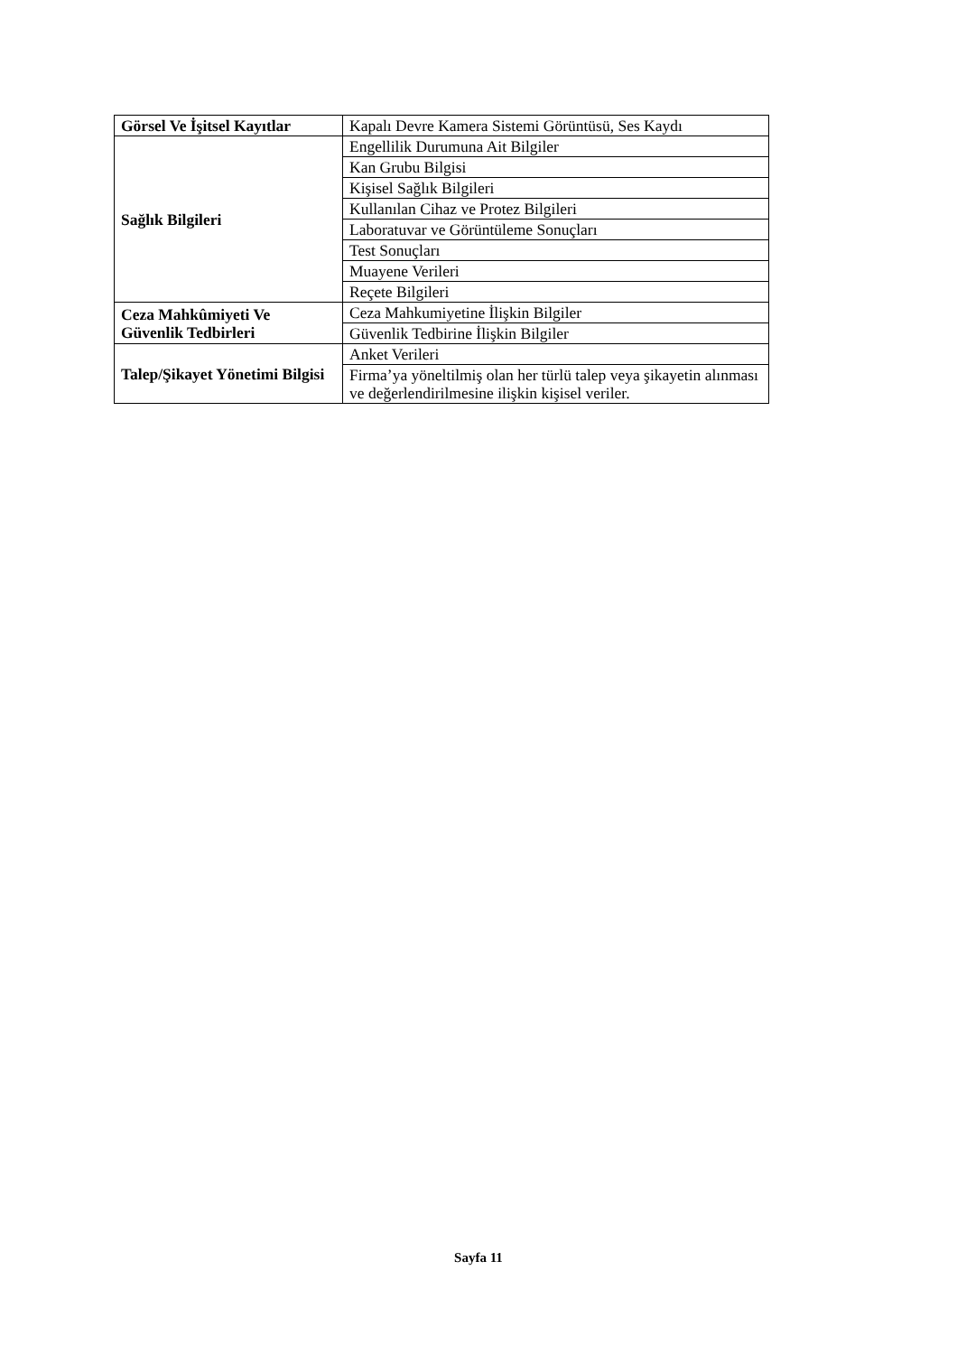| Görsel Ve İşitsel Kayıtlar | Kapalı Devre Kamera Sistemi Görüntüsü, Ses Kaydı |
| Sağlık Bilgileri | Engellilik Durumuna Ait Bilgiler |
| | Kan Grubu Bilgisi |
| | Kişisel Sağlık Bilgileri |
| | Kullanılan Cihaz ve Protez Bilgileri |
| | Laboratuvar ve Görüntüleme Sonuçları |
| | Test Sonuçları |
| | Muayene Verileri |
| | Reçete Bilgileri |
| Ceza Mahkûmiyeti Ve Güvenlik Tedbirleri | Ceza Mahkumiyetine İlişkin Bilgiler |
| | Güvenlik Tedbirine İlişkin Bilgiler |
| Talep/Şikayet Yönetimi Bilgisi | Anket Verileri |
| | Firma’ya yöneltilmiş olan her türlü talep veya şikayetin alınması ve değerlendirilmesine ilişkin kişisel veriler. |
Sayfa 11